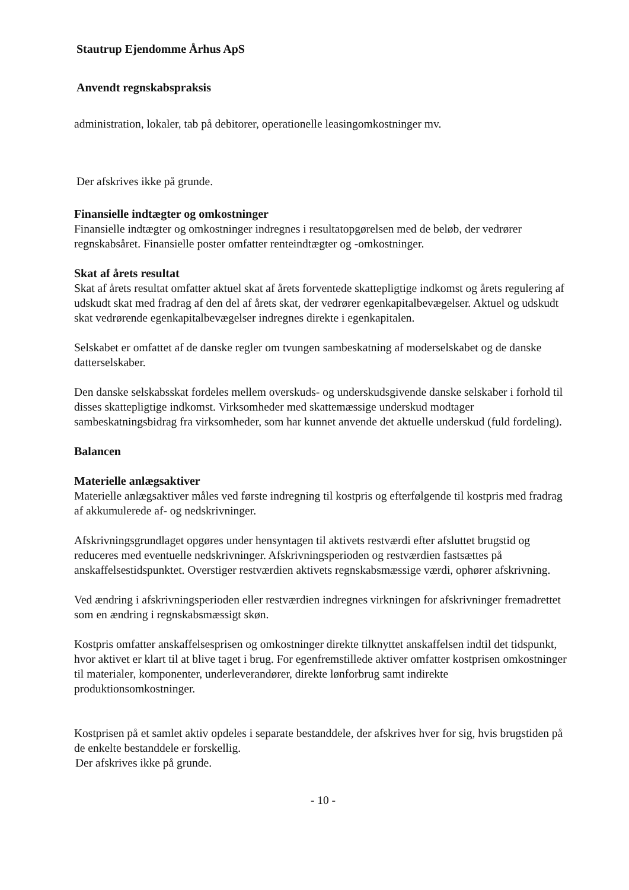Stautrup Ejendomme Århus ApS
Anvendt regnskabspraksis
administration, lokaler, tab på debitorer, operationelle leasingomkostninger mv.
Der afskrives ikke på grunde.
Finansielle indtægter og omkostninger
Finansielle indtægter og omkostninger indregnes i resultatopgørelsen med de beløb, der vedrører regnskabsåret. Finansielle poster omfatter renteindtægter og -omkostninger.
Skat af årets resultat
Skat af årets resultat omfatter aktuel skat af årets forventede skattepligtige indkomst og årets regulering af udskudt skat med fradrag af den del af årets skat, der vedrører egenkapitalbevægelser. Aktuel og udskudt skat vedrørende egenkapitalbevægelser indregnes direkte i egenkapitalen.
Selskabet er omfattet af de danske regler om tvungen sambeskatning af moderselskabet og de danske datterselskaber.
Den danske selskabsskat fordeles mellem overskuds- og underskudsgivende danske selskaber i forhold til disses skattepligtige indkomst. Virksomheder med skattemæssige underskud modtager sambeskatningsbidrag fra virksomheder, som har kunnet anvende det aktuelle underskud (fuld fordeling).
Balancen
Materielle anlægsaktiver
Materielle anlægsaktiver måles ved første indregning til kostpris og efterfølgende til kostpris med fradrag af akkumulerede af- og nedskrivninger.
Afskrivningsgrundlaget opgøres under hensyntagen til aktivets restværdi efter afsluttet brugstid og reduceres med eventuelle nedskrivninger. Afskrivningsperioden og restværdien fastsættes på anskaffelsestidspunktet. Overstiger restværdien aktivets regnskabsmæssige værdi, ophører afskrivning.
Ved ændring i afskrivningsperioden eller restværdien indregnes virkningen for afskrivninger fremadrettet som en ændring i regnskabsmæssigt skøn.
Kostpris omfatter anskaffelsesprisen og omkostninger direkte tilknyttet anskaffelsen indtil det tidspunkt, hvor aktivet er klart til at blive taget i brug. For egenfremstillede aktiver omfatter kostprisen omkostninger til materialer, komponenter, underleverandører, direkte lønforbrug samt indirekte produktionsomkostninger.
Kostprisen på et samlet aktiv opdeles i separate bestanddele, der afskrives hver for sig, hvis brugstiden på de enkelte bestanddele er forskellig.
Der afskrives ikke på grunde.
- 10 -